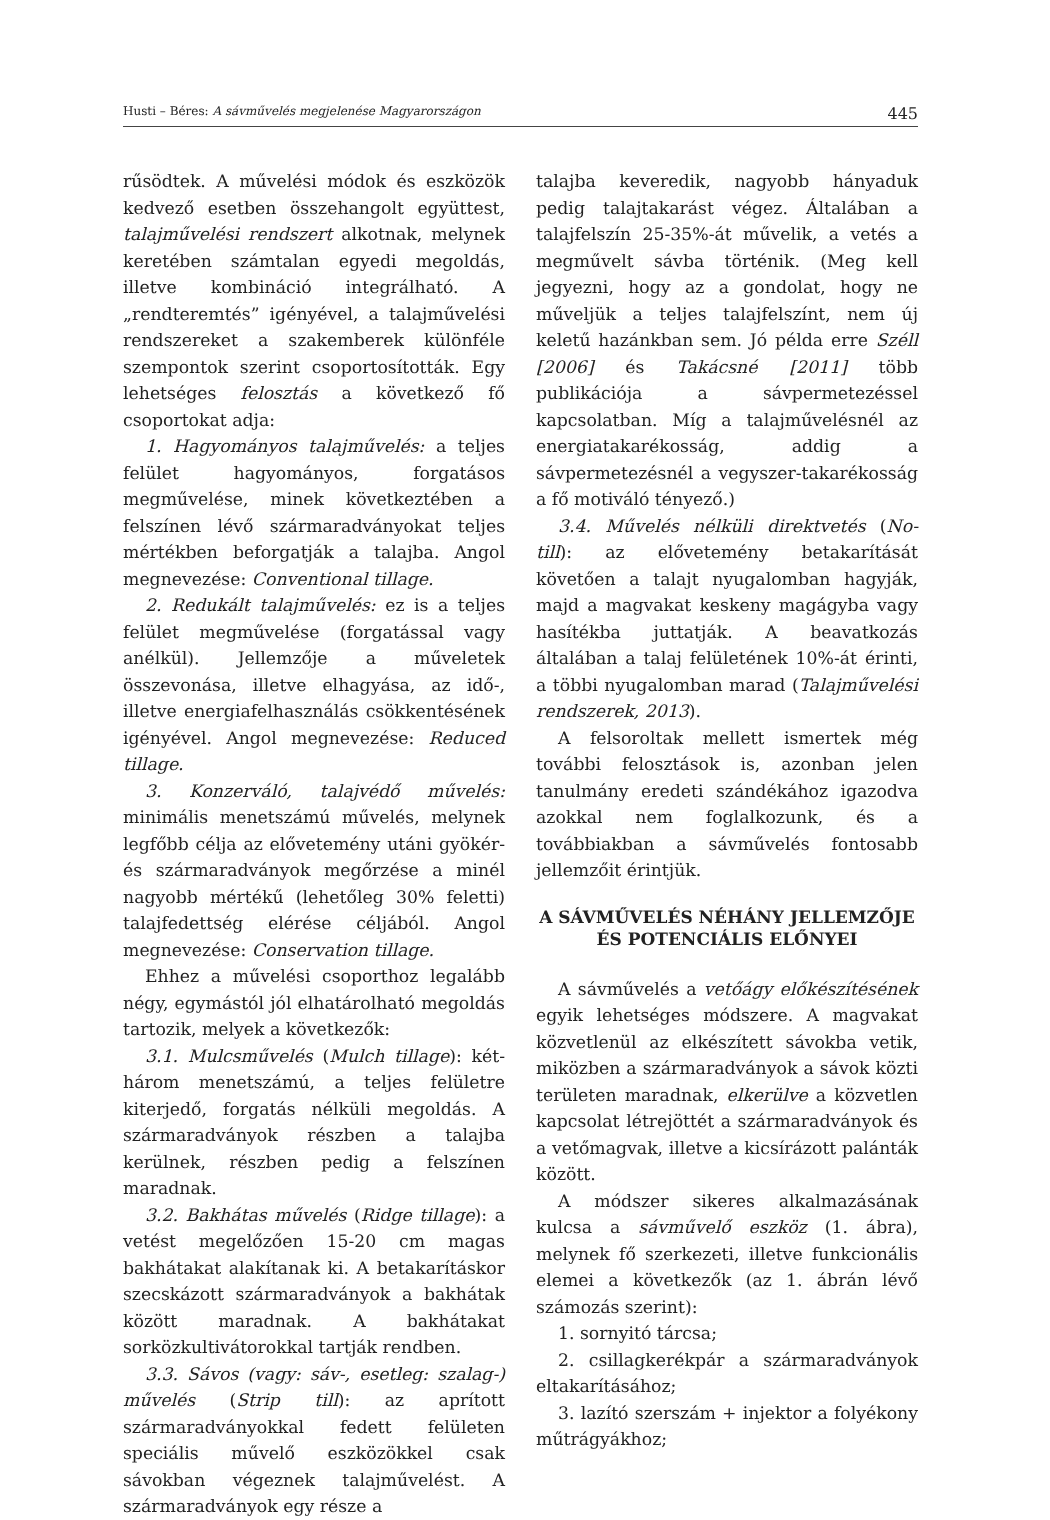Husti – Béres: A sávművelés megjelenése Magyarországon 445
rűsödtek. A művelési módok és eszközök kedvező esetben összehangolt együttest, talajművelési rendszert alkotnak, melynek keretében számtalan egyedi megoldás, illetve kombináció integrálható. A „rendteremtés” igényével, a talajművelési rendszereket a szakemberek különféle szempontok szerint csoportosították. Egy lehetséges felosztás a következő fő csoportokat adja:
1. Hagyományos talajművelés: a teljes felület hagyományos, forgatásos megművelése, minek következtében a felszínen lévő szármaradványokat teljes mértékben beforgatják a talajba. Angol megnevezése: Conventional tillage.
2. Redukált talajművelés: ez is a teljes felület megművelése (forgatással vagy anélkül). Jellemzője a műveletek összevonása, illetve elhagyása, az idő-, illetve energiafelhasználás csökkentésének igényével. Angol megnevezése: Reduced tillage.
3. Konzerváló, talajvédő művelés: minimális menetszámú művelés, melynek legfőbb célja az elővetemény utáni gyökér- és szármaradványok megőrzése a minél nagyobb mértékű (lehetőleg 30% feletti) talajfedettség elérése céljából. Angol megnevezése: Conservation tillage.
Ehhez a művelési csoporthoz legalább négy, egymástól jól elhatárolható megoldás tartozik, melyek a következők:
3.1. Mulcsművelés (Mulch tillage): két-három menetszámú, a teljes felületre kiterjedő, forgatás nélküli megoldás. A szármaradványok részben a talajba kerülnek, részben pedig a felszínen maradnak.
3.2. Bakhátas művelés (Ridge tillage): a vetést megelőzően 15-20 cm magas bakhátakat alakítanak ki. A betakarításkor szecskázott szármaradványok a bakhátak között maradnak. A bakhátakat sorközkultivátorokkal tartják rendben.
3.3. Sávos (vagy: sáv-, esetleg: szalag-) művelés (Strip till): az aprított szármaradványokkal fedett felületen speciális művelő eszközökkel csak sávokban végeznek talajművelést. A szármaradványok egy része a
talajba keveredik, nagyobb hányaduk pedig talajtakarást végez. Általában a talajfelszín 25-35%-át művelik, a vetés a megművelt sávba történik. (Meg kell jegyezni, hogy az a gondolat, hogy ne műveljük a teljes talajfelszínt, nem új keletű hazánkban sem. Jó példa erre Széll [2006] és Takácsné [2011] több publikációja a sávpermetezéssel kapcsolatban. Míg a talajművelésnél az energiatakarékosság, addig a sávpermetezésnél a vegyszer-takarékosság a fő motiváló tényező.)
3.4. Művelés nélküli direktvetés (No-till): az elővetemény betakarítását követően a talajt nyugalomban hagyják, majd a magvakat keskeny magágyba vagy hasítékba juttatják. A beavatkozás általában a talaj felületének 10%-át érinti, a többi nyugalomban marad (Talajművelési rendszerek, 2013).
A felsoroltak mellett ismertek még további felosztások is, azonban jelen tanulmány eredeti szándékához igazodva azokkal nem foglalkozunk, és a továbbiakban a sávművelés fontosabb jellemzőit érintjük.
A SÁVMŰVELÉS NÉHÁNY JELLEMZŐJE ÉS POTENCIÁLIS ELŐNYEI
A sávművelés a vetőágy előkészítésének egyik lehetséges módszere. A magvakat közvetlenül az elkészített sávokba vetik, miközben a szármaradványok a sávok közti területen maradnak, elkerülve a közvetlen kapcsolat létrejöttét a szármaradványok és a vetőmagvak, illetve a kicsírázott palánták között.
A módszer sikeres alkalmazásának kulcsa a sávművelő eszköz (1. ábra), melynek fő szerkezeti, illetve funkcionális elemei a következők (az 1. ábrán lévő számozás szerint):
1. sornyitó tárcsa;
2. csillagkerékpár a szármaradványok eltakarításához;
3. lazító szerszám + injektor a folyékony műtrágyákhoz;